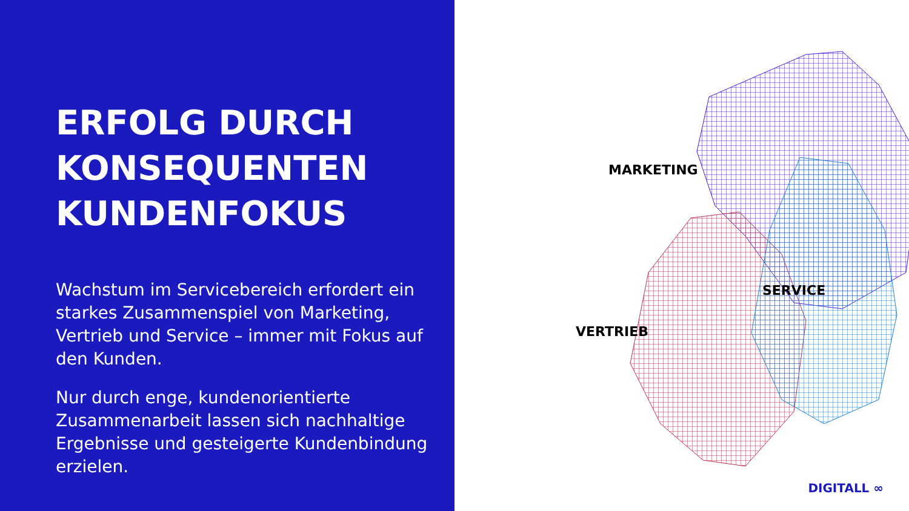ERFOLG DURCH KONSEQUENTEN KUNDENFOKUS
Wachstum im Servicebereich erfordert ein starkes Zusammenspiel von Marketing, Vertrieb und Service – immer mit Fokus auf den Kunden.
Nur durch enge, kundenorientierte Zusammenarbeit lassen sich nachhaltige Ergebnisse und gesteigerte Kundenbindung erzielen.
MARKETING
SERVICE
VERTRIEB
DIGITALL ∞